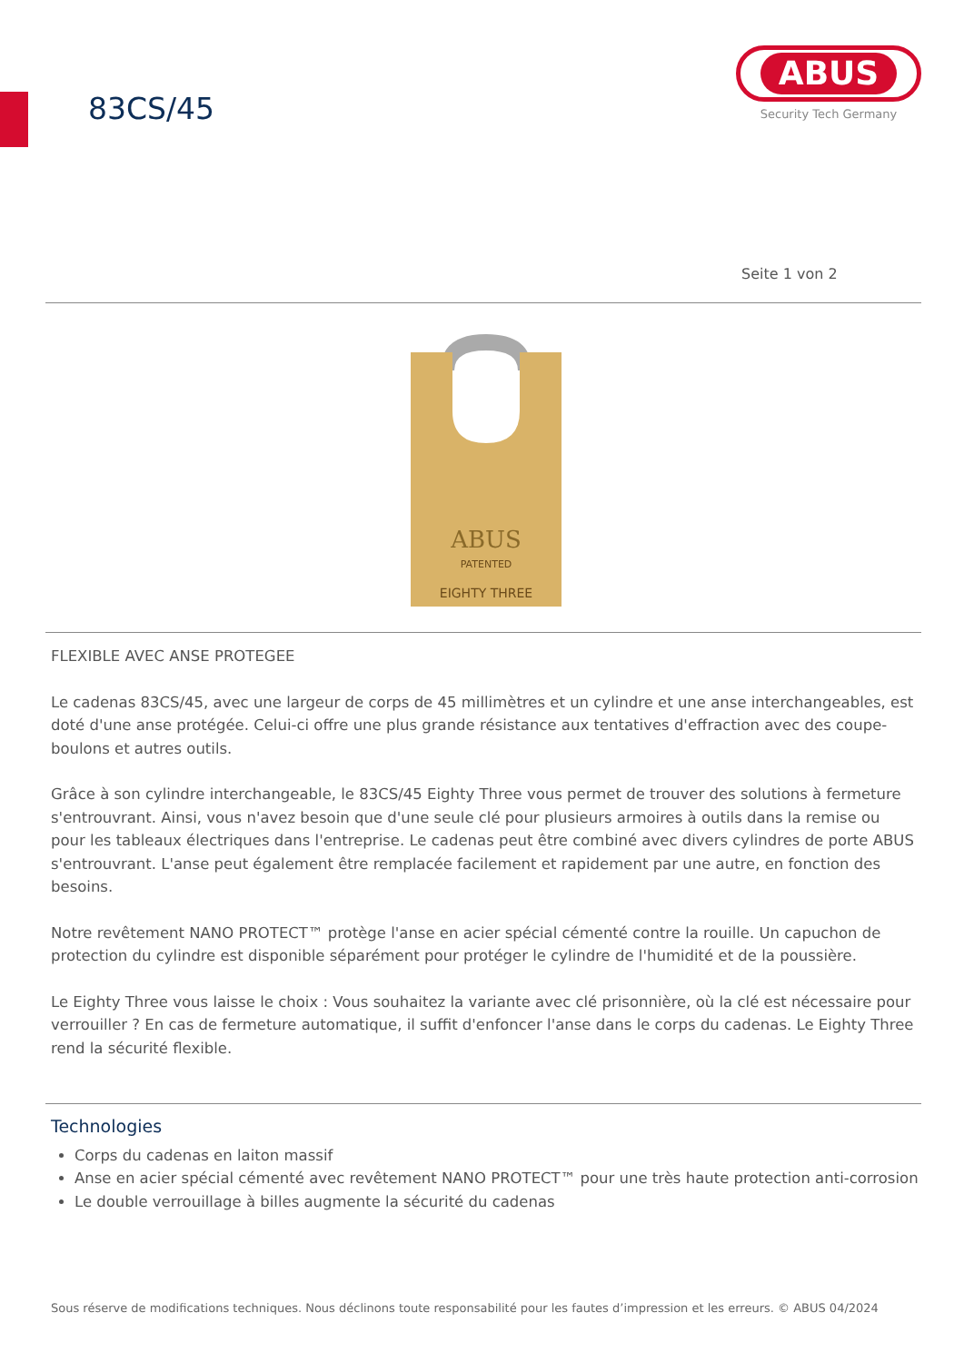83CS/45
ABUS
Security Tech Germany
Seite 1 von 2
ABUS
PATENTED
EIGHTY THREE
FLEXIBLE AVEC ANSE PROTEGEE
Le cadenas 83CS/45, avec une largeur de corps de 45 millimètres et un cylindre et une anse interchangeables, est doté d'une anse protégée. Celui-ci offre une plus grande résistance aux tentatives d'effraction avec des coupe-boulons et autres outils.
Grâce à son cylindre interchangeable, le 83CS/45 Eighty Three vous permet de trouver des solutions à fermeture s'entrouvrant. Ainsi, vous n'avez besoin que d'une seule clé pour plusieurs armoires à outils dans la remise ou pour les tableaux électriques dans l'entreprise. Le cadenas peut être combiné avec divers cylindres de porte ABUS s'entrouvrant. L'anse peut également être remplacée facilement et rapidement par une autre, en fonction des besoins.
Notre revêtement NANO PROTECT™ protège l'anse en acier spécial cémenté contre la rouille. Un capuchon de protection du cylindre est disponible séparément pour protéger le cylindre de l'humidité et de la poussière.
Le Eighty Three vous laisse le choix : Vous souhaitez la variante avec clé prisonnière, où la clé est nécessaire pour verrouiller ? En cas de fermeture automatique, il suffit d'enfoncer l'anse dans le corps du cadenas. Le Eighty Three rend la sécurité flexible.
Technologies
Corps du cadenas en laiton massif
Anse en acier spécial cémenté avec revêtement NANO PROTECT™ pour une très haute protection anti-corrosion
Le double verrouillage à billes augmente la sécurité du cadenas
Sous réserve de modifications techniques. Nous déclinons toute responsabilité pour les fautes d’impression et les erreurs. © ABUS 04/2024